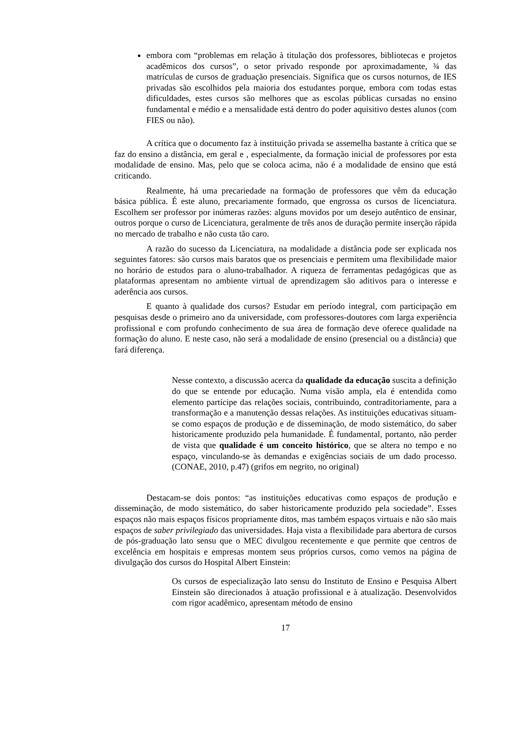embora com “problemas em relação à titulação dos professores, bibliotecas e projetos acadêmicos dos cursos”, o setor privado responde por aproximadamente, ¾ das matrículas de cursos de graduação presenciais. Significa que os cursos noturnos, de IES privadas são escolhidos pela maioria dos estudantes porque, embora com todas estas dificuldades, estes cursos são melhores que as escolas públicas cursadas no ensino fundamental e médio e a mensalidade está dentro do poder aquisitivo destes alunos (com FIES ou não).
A crítica que o documento faz à instituição privada se assemelha bastante à crítica que se faz do ensino a distância, em geral e , especialmente, da formação inicial de professores por esta modalidade de ensino. Mas, pelo que se coloca acima, não é a modalidade de ensino que está criticando.
Realmente, há uma precariedade na formação de professores que vêm da educação básica pública. É este aluno, precariamente formado, que engrossa os cursos de licenciatura. Escolhem ser professor por inúmeras razões: alguns movidos por um desejo autêntico de ensinar, outros porque o curso de Licenciatura, geralmente de três anos de duração permite inserção rápida no mercado de trabalho e não custa tão caro.
A razão do sucesso da Licenciatura, na modalidade a distância pode ser explicada nos seguintes fatores: são cursos mais baratos que os presenciais e permitem uma flexibilidade maior no horário de estudos para o aluno-trabalhador. A riqueza de ferramentas pedagógicas que as plataformas apresentam no ambiente virtual de aprendizagem são aditivos para o interesse e aderência aos cursos.
E quanto à qualidade dos cursos? Estudar em período integral, com participação em pesquisas desde o primeiro ano da universidade, com professores-doutores com larga experiência profissional e com profundo conhecimento de sua área de formação deve oferece qualidade na formação do aluno. E neste caso, não será a modalidade de ensino (presencial ou a distância) que fará diferença.
Nesse contexto, a discussão acerca da qualidade da educação suscita a definição do que se entende por educação. Numa visão ampla, ela é entendida como elemento partícipe das relações sociais, contribuindo, contraditoriamente, para a transformação e a manutenção dessas relações. As instituições educativas situam-se como espaços de produção e de disseminação, de modo sistemático, do saber historicamente produzido pela humanidade. É fundamental, portanto, não perder de vista que qualidade é um conceito histórico, que se altera no tempo e no espaço, vinculando-se às demandas e exigências sociais de um dado processo. (CONAE, 2010, p.47) (grifos em negrito, no original)
Destacam-se dois pontos: “as instituições educativas como espaços de produção e disseminação, de modo sistemático, do saber historicamente produzido pela sociedade”. Esses espaços não mais espaços físicos propriamente ditos, mas também espaços virtuais e não são mais espaços de saber privilegiado das universidades. Haja vista a flexibilidade para abertura de cursos de pós-graduação lato sensu que o MEC divulgou recentemente e que permite que centros de excelência em hospitais e empresas montem seus próprios cursos, como vemos na página de divulgação dos cursos do Hospital Albert Einstein:
Os cursos de especialização lato sensu do Instituto de Ensino e Pesquisa Albert Einstein são direcionados à atuação profissional e à atualização. Desenvolvidos com rigor acadêmico, apresentam método de ensino
17